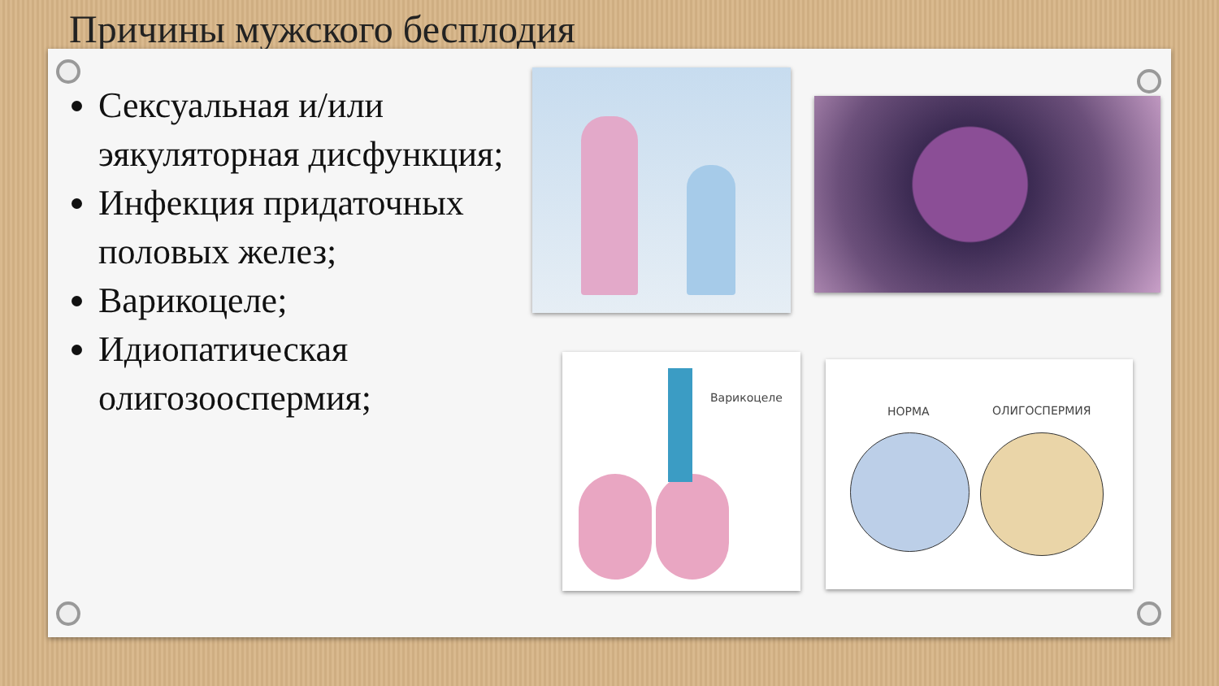Причины мужского бесплодия
Сексуальная и/или эякуляторная дисфункция;
Инфекция придаточных половых желез;
Варикоцеле;
Идиопатическая олигозооспермия;
Варикоцеле НОРМА ОЛИГОСПЕРМИЯ